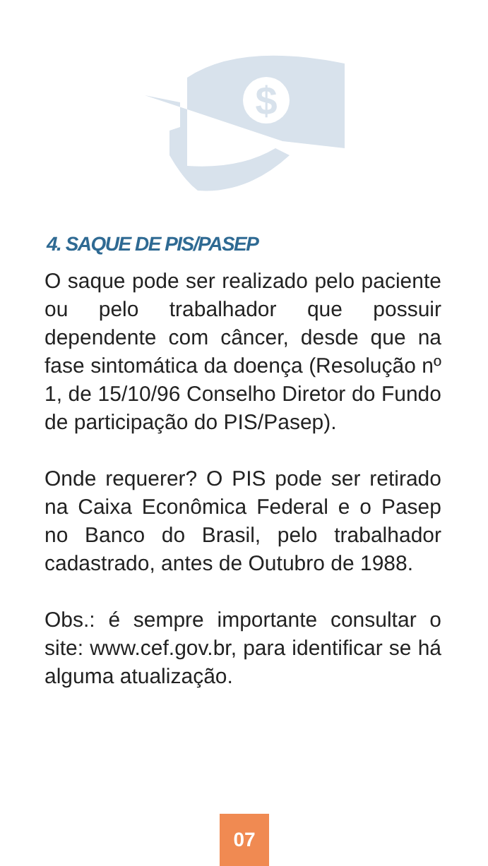$
4. SAQUE DE PIS/PASEP
O saque pode ser realizado pelo paciente ou pelo trabalhador que possuir dependente com câncer, desde que na fase sintomática da doença (Resolução nº 1, de 15/10/96 Conselho Diretor do Fundo de participação do PIS/Pasep).
Onde requerer? O PIS pode ser retirado na Caixa Econômica Federal e o Pasep no Banco do Brasil, pelo trabalhador cadastrado, antes de Outubro de 1988.
Obs.: é sempre importante consultar o site: www.cef.gov.br, para identificar se há alguma atualização.
07